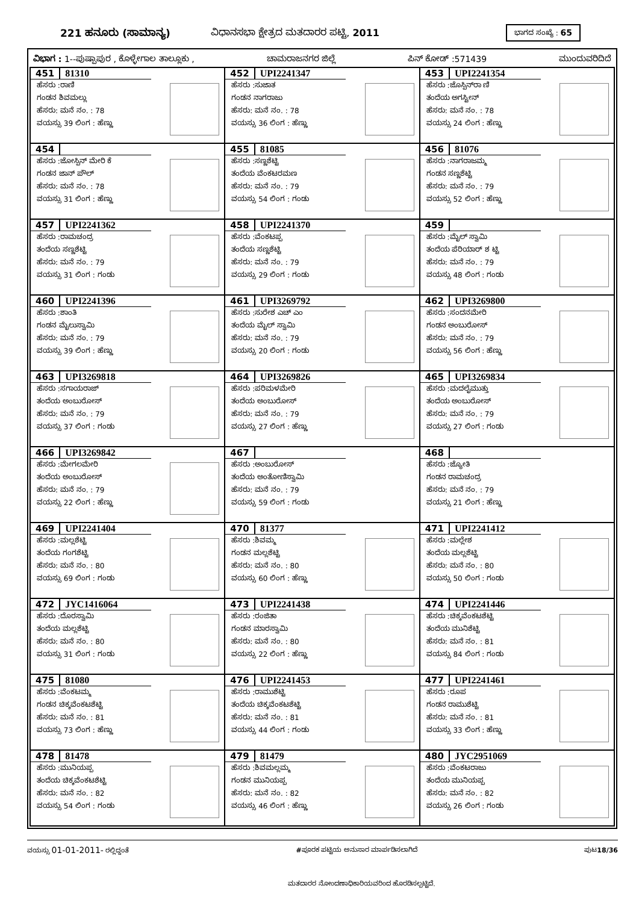221 ಹನೂರು (ಸಾಮಾನ್ಯ) ವಿಧಾನಸಭಾ ಕ್ಷೇತ್ರದ ಮತದಾರರ ಪಟ್ಟಿ, 2011
ಭಾಗದ ಸಂಖ್ಯೆ : 65
ವಿಭಾಗ : 1--ಪುಷ್ಪಾಪುರ , ಕೊಳ್ಳೇಗಾಲ ತಾಲ್ಲೂಕು , ಚಾಮರಾಜನಗರ ಜಿಲ್ಲೆ ಪಿನ್ ಕೋಡ್ :571439 ಮುಂದುವರಿದಿದೆ
| 451 81310 ಹೆಸರು :ರಾಣಿ ಗಂಡನ ಶಿವಮಲ್ಲು ಹೆಸರು: ಮನೆ ನಂ. : 78 ವಯಸ್ಸು 39 ಲಿಂಗ : ಹೆಣ್ಣು | 452 UPI2241347 ಹೆಸರು :ಸುಜಾತ ಗಂಡನ ನಾಗರಾಜು ಹೆಸರು: ಮನೆ ನಂ. : 78 ವಯಸ್ಸು 36 ಲಿಂಗ : ಹೆಣ್ಣು | 453 UPI2241354 ಹೆಸರು :ಜೊಸ್ಪಿನ್‌ರಾ ಣಿ ತಂದೆಯ ಅಗಸ್ಟೀನ್ ಹೆಸರು: ಮನೆ ನಂ. : 78 ವಯಸ್ಸು 24 ಲಿಂಗ : ಹೆಣ್ಣು |
| 454 ಹೆಸರು :ಜೋಸ್ಪಿನ್ ಮೇರಿ ಕೆ ಗಂಡನ ಜಾನ್ ಪೌಲ್ ಹೆಸರು: ಮನೆ ನಂ. : 78 ವಯಸ್ಸು 31 ಲಿಂಗ : ಹೆಣ್ಣು | 455 81085 ಹೆಸರು :ಸಣ್ಣಶೆಟ್ಟಿ ತಂದೆಯ ವೆಂಕಟರಮಣ ಹೆಸರು: ಮನೆ ನಂ. : 79 ವಯಸ್ಸು 54 ಲಿಂಗ : ಗಂಡು | 456 81076 ಹೆಸರು :ನಾಗರಾಜಮ್ಮ ಗಂಡನ ಸಣ್ಣಶೆಟ್ಟಿ ಹೆಸರು: ಮನೆ ನಂ. : 79 ವಯಸ್ಸು 52 ಲಿಂಗ : ಹೆಣ್ಣು |
| 457 UPI2241362 ಹೆಸರು :ರಾಮಚಂದ್ರ ತಂದೆಯ ಸಣ್ಣಶೆಟ್ಟಿ ಹೆಸರು: ಮನೆ ನಂ. : 79 ವಯಸ್ಸು 31 ಲಿಂಗ : ಗಂಡು | 458 UPI2241370 ಹೆಸರು :ವೆಂಕಟಪ್ಪ ತಂದೆಯ ಸಣ್ಣಶೆಟ್ಟಿ ಹೆಸರು: ಮನೆ ನಂ. : 79 ವಯಸ್ಸು 29 ಲಿಂಗ : ಗಂಡು | 459 ಹೆಸರು :ಮೈಲ್ ಸ್ವಾಮಿ ತಂದೆಯ ಪೆರಿಯಾರ್ ಶ ಟ್ಟಿ ಹೆಸರು: ಮನೆ ನಂ. : 79 ವಯಸ್ಸು 48 ಲಿಂಗ : ಗಂಡು |
| 460 UPI2241396 ಹೆಸರು :ಶಾಂತಿ ಗಂಡನ ಮೈಲುಸ್ವಾಮಿ ಹೆಸರು: ಮನೆ ನಂ. : 79 ವಯಸ್ಸು 39 ಲಿಂಗ : ಹೆಣ್ಣು | 461 UPI3269792 ಹೆಸರು :ಸುರೇಶ ಎಚ್ ಎಂ ತಂದೆಯ ಮೈಲ್ ಸ್ವಾಮಿ ಹೆಸರು: ಮನೆ ನಂ. : 79 ವಯಸ್ಸು 20 ಲಿಂಗ : ಗಂಡು | 462 UPI3269800 ಹೆಸರು :ಸಂದನಮೇರಿ ಗಂಡನ ಅಂಬುರೋಸ್ ಹೆಸರು: ಮನೆ ನಂ. : 79 ವಯಸ್ಸು 56 ಲಿಂಗ : ಹೆಣ್ಣು |
| 463 UPI3269818 ಹೆಸರು :ಸಗಾಯರಾಜ್ ತಂದೆಯ ಅಂಬುರೋಸ್ ಹೆಸರು: ಮನೆ ನಂ. : 79 ವಯಸ್ಸು 37 ಲಿಂಗ : ಗಂಡು | 464 UPI3269826 ಹೆಸರು :ಪರಿಮಳಮೇರಿ ತಂದೆಯ ಅಂಬುರೋಸ್ ಹೆಸರು: ಮನೆ ನಂ. : 79 ವಯಸ್ಸು 27 ಲಿಂಗ : ಹೆಣ್ಣು | 465 UPI3269834 ಹೆಸರು :ಮದಲೈಮುತ್ತು ತಂದೆಯ ಅಂಬುರೋಸ್ ಹೆಸರು: ಮನೆ ನಂ. : 79 ವಯಸ್ಸು 27 ಲಿಂಗ : ಗಂಡು |
| 466 UPI3269842 ಹೆಸರು :ಮೇಗಲಮೇರಿ ತಂದೆಯ ಅಂಬುರೋಸ್ ಹೆಸರು: ಮನೆ ನಂ. : 79 ವಯಸ್ಸು 22 ಲಿಂಗ : ಹೆಣ್ಣು | 467 ಹೆಸರು :ಅಂಬುರೋಸ್ ತಂದೆಯ ಅಂತೋಣಿಸ್ವಾಮಿ ಹೆಸರು: ಮನೆ ನಂ. : 79 ವಯಸ್ಸು 59 ಲಿಂಗ : ಗಂಡು | 468 ಹೆಸರು :ಜ್ಯೋತಿ ಗಂಡನ ರಾಮಚಂದ್ರ ಹೆಸರು: ಮನೆ ನಂ. : 79 ವಯಸ್ಸು 21 ಲಿಂಗ : ಹೆಣ್ಣು |
| 469 UPI2241404 ಹೆಸರು :ಮಲ್ಲಶೆಟ್ಟಿ ತಂದೆಯ ಗಂಗಶೆಟ್ಟಿ ಹೆಸರು: ಮನೆ ನಂ. : 80 ವಯಸ್ಸು 69 ಲಿಂಗ : ಗಂಡು | 470 81377 ಹೆಸರು :ಶಿವಮ್ಮ ಗಂಡನ ಮಲ್ಲಶೆಟ್ಟಿ ಹೆಸರು: ಮನೆ ನಂ. : 80 ವಯಸ್ಸು 60 ಲಿಂಗ : ಹೆಣ್ಣು | 471 UPI2241412 ಹೆಸರು :ಮಲ್ಲೇಶ ತಂದೆಯ ಮಲ್ಲಶೆಟ್ಟಿ ಹೆಸರು: ಮನೆ ನಂ. : 80 ವಯಸ್ಸು 50 ಲಿಂಗ : ಗಂಡು |
| 472 JYC1416064 ಹೆಸರು :ದೊರಸ್ವಾಮಿ ತಂದೆಯ ಮಲ್ಲಶೆಟ್ಟಿ ಹೆಸರು: ಮನೆ ನಂ. : 80 ವಯಸ್ಸು 31 ಲಿಂಗ : ಗಂಡು | 473 UPI2241438 ಹೆಸರು :ರಂಜಿತಾ ಗಂಡನ ಮಾರಸ್ವಾಮಿ ಹೆಸರು: ಮನೆ ನಂ. : 80 ವಯಸ್ಸು 22 ಲಿಂಗ : ಹೆಣ್ಣು | 474 UPI2241446 ಹೆಸರು :ಚಿಕ್ಕವೆಂಕಟಶೆಟ್ಟಿ ತಂದೆಯ ಮುನಿಶೆಟ್ಟಿ ಹೆಸರು: ಮನೆ ನಂ. : 81 ವಯಸ್ಸು 84 ಲಿಂಗ : ಗಂಡು |
| 475 81080 ಹೆಸರು :ವೆಂಕಟಮ್ಮ ಗಂಡನ ಚಿಕ್ಕವೆಂಕಟಶೆಟ್ಟಿ ಹೆಸರು: ಮನೆ ನಂ. : 81 ವಯಸ್ಸು 73 ಲಿಂಗ : ಹೆಣ್ಣು | 476 UPI2241453 ಹೆಸರು :ರಾಮುಶೆಟ್ಟಿ ತಂದೆಯ ಚಿಕ್ಕವೆಂಕಟಶೆಟ್ಟಿ ಹೆಸರು: ಮನೆ ನಂ. : 81 ವಯಸ್ಸು 44 ಲಿಂಗ : ಗಂಡು | 477 UPI2241461 ಹೆಸರು :ರೂಪ ಗಂಡನ ರಾಮುಶೆಟ್ಟಿ ಹೆಸರು: ಮನೆ ನಂ. : 81 ವಯಸ್ಸು 33 ಲಿಂಗ : ಹೆಣ್ಣು |
| 478 81478 ಹೆಸರು :ಮುನಿಯಪ್ಪ ತಂದೆಯ ಚಿಕ್ಕವೆಂಕಟಶೆಟ್ಟಿ ಹೆಸರು: ಮನೆ ನಂ. : 82 ವಯಸ್ಸು 54 ಲಿಂಗ : ಗಂಡು | 479 81479 ಹೆಸರು :ಶಿವಮಲ್ಲಮ್ಮ ಗಂಡನ ಮುನಿಯಪ್ಪ ಹೆಸರು: ಮನೆ ನಂ. : 82 ವಯಸ್ಸು 46 ಲಿಂಗ : ಹೆಣ್ಣು | 480 JYC2951069 ಹೆಸರು :ವೆಂಕಟರಾಜು ತಂದೆಯ ಮುನಿಯಪ್ಪ ಹೆಸರು: ಮನೆ ನಂ. : 82 ವಯಸ್ಸು 26 ಲಿಂಗ : ಗಂಡು |
ವಯಸ್ಸು 01-01-2011- ರಲ್ಲಿದ್ದಂತೆ #ಪೂರಕ ಪಟ್ಟಿಯ ಅನುಸಾರ ಮಾರ್ಪಡಿಸಲಾಗಿದೆ ಪುಟ18/36
ಮತದಾರರ ನೋಂದಣಾಧಿಕಾರಿಯವರಿಂದ ಹೊರಡಿಸಲ್ಪಟ್ಟಿದೆ.